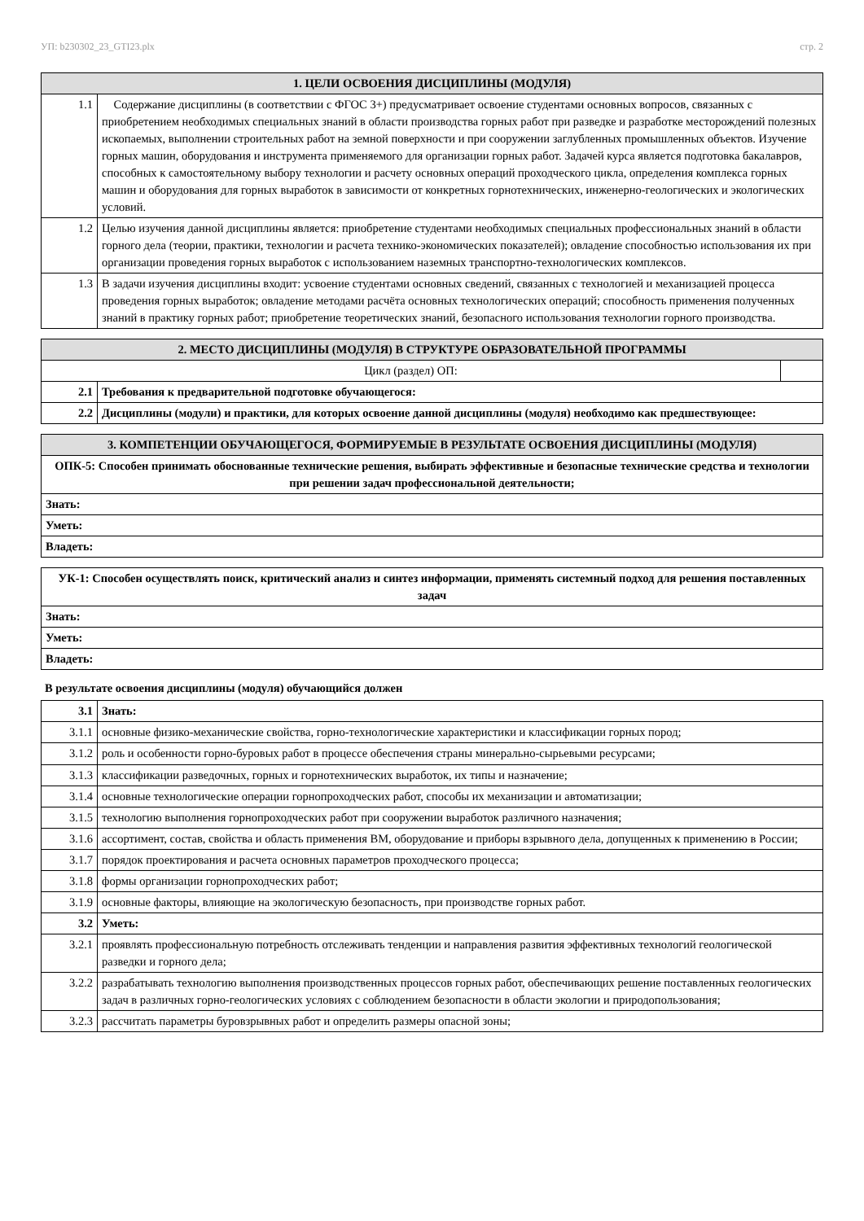УП: b230302_23_GTI23.plx стр. 2
| 1. ЦЕЛИ ОСВОЕНИЯ ДИСЦИПЛИНЫ (МОДУЛЯ) | |
| --- | --- |
| 1.1 | Содержание дисциплины (в соответствии с ФГОС 3+) предусматривает освоение студентами основных вопросов, связанных с приобретением необходимых специальных знаний в области производства горных работ при разведке и разработке месторождений полезных ископаемых, выполнении строительных работ на земной поверхности и при сооружении заглубленных промышленных объектов. Изучение горных машин, оборудования и инструмента применяемого для организации горных работ. Задачей курса является подготовка бакалавров, способных к самостоятельному выбору технологии и расчету основных операций проходческого цикла, определения комплекса горных машин и оборудования для горных выработок в зависимости от конкретных горнотехнических, инженерно-геологических и экологических условий. |
| 1.2 | Целью изучения данной дисциплины является: приобретение студентами необходимых специальных профессиональных знаний в области горного дела (теории, практики, технологии и расчета технико-экономических показателей); овладение способностью использования их при организации проведения горных выработок с использованием наземных транспортно-технологических комплексов. |
| 1.3 | В задачи изучения дисциплины входит: усвоение студентами основных сведений, связанных с технологией и механизацией процесса проведения горных выработок; овладение методами расчёта основных технологических операций; способность применения полученных знаний в практику горных работ; приобретение теоретических знаний, безопасного использования технологии горного производства. |
| 2. МЕСТО ДИСЦИПЛИНЫ (МОДУЛЯ) В СТРУКТУРЕ ОБРАЗОВАТЕЛЬНОЙ ПРОГРАММЫ | | |
| --- | --- | --- |
| Цикл (раздел) ОП: | | |
| 2.1 | Требования к предварительной подготовке обучающегося: | |
| 2.2 | Дисциплины (модули) и практики, для которых освоение данной дисциплины (модуля) необходимо как предшествующее: | |
| 3. КОМПЕТЕНЦИИ ОБУЧАЮЩЕГОСЯ, ФОРМИРУЕМЫЕ В РЕЗУЛЬТАТЕ ОСВОЕНИЯ ДИСЦИПЛИНЫ (МОДУЛЯ) |
| --- |
| ОПК-5: Способен принимать обоснованные технические решения, выбирать эффективные и безопасные технические средства и технологии при решении задач профессиональной деятельности; |
| Знать: |
| Уметь: |
| Владеть: |
| УК-1: Способен осуществлять поиск, критический анализ и синтез информации, применять системный подход для решения поставленных задач |
| Знать: |
| Уметь: |
| Владеть: |
В результате освоения дисциплины (модуля) обучающийся должен
| 3.1 | Знать: |
| 3.1.1 | основные физико-механические свойства, горно-технологические характеристики и классификации горных пород; |
| 3.1.2 | роль и особенности горно-буровых работ в процессе обеспечения страны минерально-сырьевыми ресурсами; |
| 3.1.3 | классификации разведочных, горных и горнотехнических выработок, их типы и назначение; |
| 3.1.4 | основные технологические операции горнопроходческих работ, способы их механизации и автоматизации; |
| 3.1.5 | технологию выполнения горнопроходческих работ при сооружении выработок различного назначения; |
| 3.1.6 | ассортимент, состав, свойства и область применения ВМ, оборудование и приборы взрывного дела, допущенных к применению в России; |
| 3.1.7 | порядок проектирования и расчета основных параметров проходческого процесса; |
| 3.1.8 | формы организации горнопроходческих работ; |
| 3.1.9 | основные факторы, влияющие на экологическую безопасность, при производстве горных работ. |
| 3.2 | Уметь: |
| 3.2.1 | проявлять профессиональную потребность отслеживать тенденции и направления развития эффективных технологий геологической разведки и горного дела; |
| 3.2.2 | разрабатывать технологию выполнения производственных процессов горных работ, обеспечивающих решение поставленных геологических задач в различных горно-геологических условиях с соблюдением безопасности в области экологии и природопользования; |
| 3.2.3 | рассчитать параметры буровзрывных работ и определить размеры опасной зоны; |